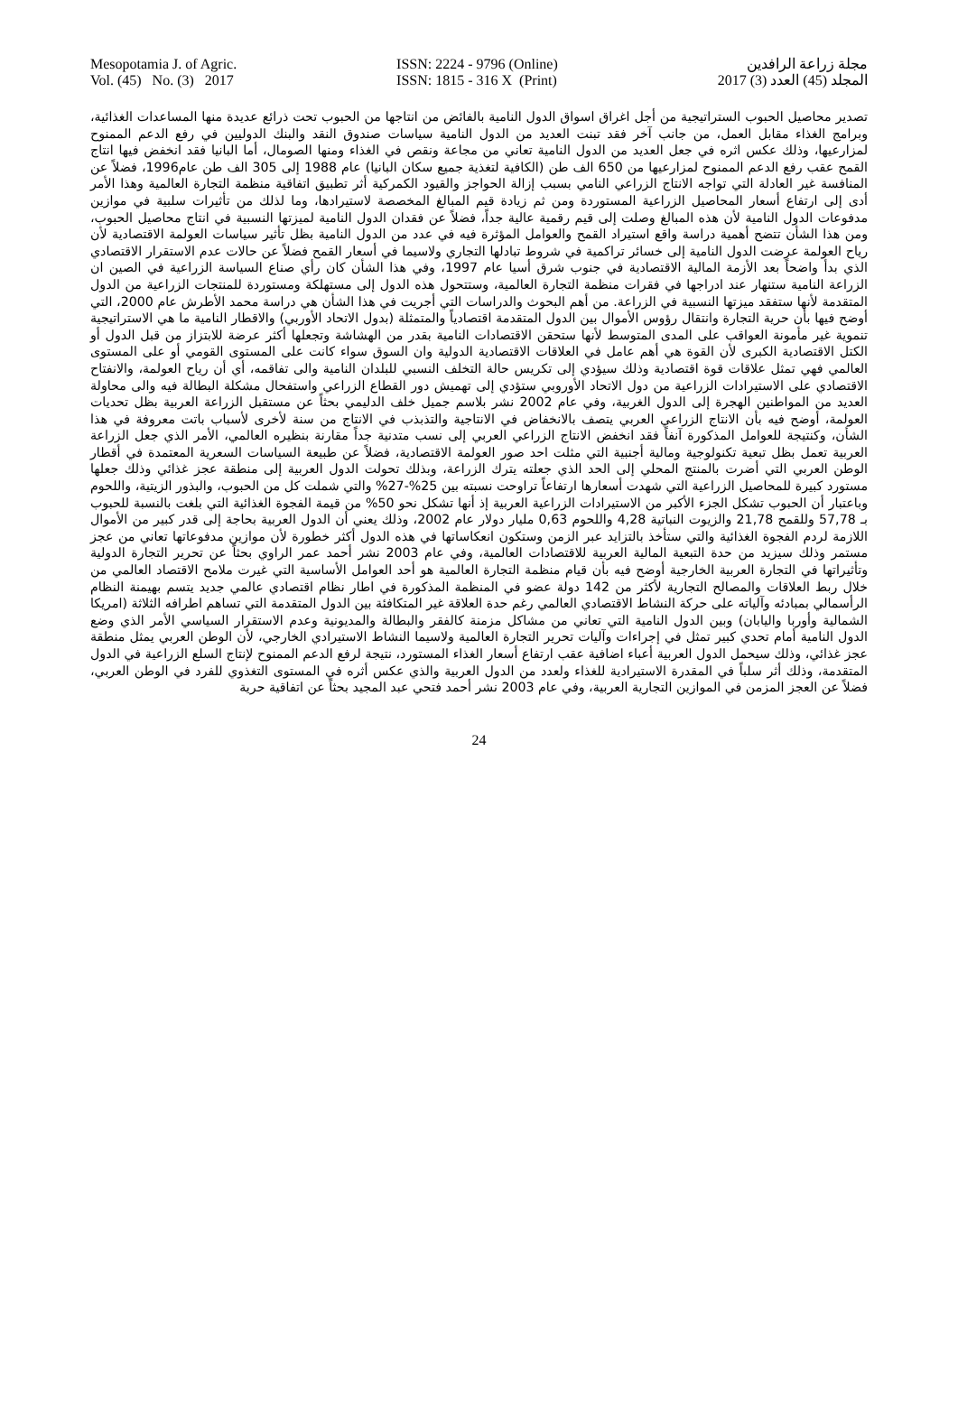Mesopotamia J. of Agric.
Vol. (45) No. (3) 2017
ISSN: 2224 - 9796 (Online)
ISSN: 1815 - 316 X (Print)
مجلة زراعة الرافدين
المجلد (45) العدد (3) 2017
تصدير محاصيل الحبوب الستراتيجية من أجل اغراق اسواق الدول النامية بالفائض من انتاجها من الحبوب تحت ذرائع عديدة منها المساعدات الغذائية، وبرامج الغذاء مقابل العمل، من جانب آخر فقد تبنت العديد من الدول النامية سياسات صندوق النقد والبنك الدوليين في رفع الدعم الممنوح لمزارعيها، وذلك عكس اثره في جعل العديد من الدول النامية تعاني من مجاعة ونقص في الغذاء ومنها الصومال، أما البانيا فقد انخفض فيها انتاج القمح عقب رفع الدعم الممنوح لمزارعيها من 650 الف طن (الكافية لتغذية جميع سكان البانيا) عام 1988 إلى 305 الف طن عام1996، فضلاً عن المنافسة غير العادلة التي تواجه الانتاج الزراعي النامي بسبب إزالة الحواجز والقيود الكمركية أثر تطبيق اتفاقية منظمة التجارة العالمية وهذا الأمر أدى إلى ارتفاع أسعار المحاصيل الزراعية المستوردة ومن ثم زيادة قيم المبالغ المخصصة لاستيرادها، وما لذلك من تأثيرات سلبية في موازين مدفوعات الدول النامية لأن هذه المبالغ وصلت إلى قيم رقمية عالية جداً، فضلاً عن فقدان الدول النامية لميزتها النسبية في انتاج محاصيل الحبوب، ومن هذا الشأن تتضح أهمية دراسة واقع استيراد القمح والعوامل المؤثرة فيه في عدد من الدول النامية بظل تأثير سياسات العولمة الاقتصادية لأن رياح العولمة عرضت الدول النامية إلى خسائر تراكمية في شروط تبادلها التجاري ولاسيما في أسعار القمح فضلاً عن حالات عدم الاستقرار الاقتصادي الذي بدأ واضحاً بعد الأزمة المالية الاقتصادية في جنوب شرق أسيا عام 1997، وفي هذا الشأن كان رأي صناع السياسة الزراعية في الصين ان الزراعة النامية ستنهار عند ادراجها في فقرات منظمة التجارة العالمية، وستتحول هذه الدول إلى مستهلكة ومستوردة للمنتجات الزراعية من الدول المتقدمة لأنها ستفقد ميزتها النسبية في الزراعة. من أهم البحوث والدراسات التي أجريت في هذا الشأن هي دراسة محمد الأطرش عام 2000، التي أوضح فيها بأن حرية التجارة وانتقال رؤوس الأموال بين الدول المتقدمة اقتصادياً والمتمثلة (بدول الاتحاد الأوربي) والاقطار النامية ما هي الاستراتيجية تنموية غير مأمونة العواقب على المدى المتوسط لأنها ستحقن الاقتصادات النامية بقدر من الهشاشة وتجعلها أكثر عرضة للابتزاز من قبل الدول أو الكتل الاقتصادية الكبرى لأن القوة هي أهم عامل في العلاقات الاقتصادية الدولية وان السوق سواء كانت على المستوى القومي أو على المستوى العالمي فهي تمثل علاقات قوة اقتصادية وذلك سيؤدي إلى تكريس حالة التخلف النسبي للبلدان النامية والى تفاقمه، أي أن رياح العولمة، والانفتاح الاقتصادي على الاستيرادات الزراعية من دول الاتحاد الأوروبي ستؤدي إلى تهميش دور القطاع الزراعي واستفحال مشكلة البطالة فيه والى محاولة العديد من المواطنين الهجرة إلى الدول الغربية، وفي عام 2002 نشر بلاسم جميل خلف الدليمي بحثاً عن مستقبل الزراعة العربية بظل تحديات العولمة، أوضح فيه بأن الانتاج الزراعي العربي يتصف بالانخفاض في الانتاجية والتذبذب في الانتاج من سنة لأخرى لأسباب باتت معروفة في هذا الشأن، وكنتيجة للعوامل المذكورة آنفاً فقد انخفض الانتاج الزراعي العربي إلى نسب متدنية جداً مقارنة بنظيره العالمي، الأمر الذي جعل الزراعة العربية تعمل بظل تبعية تكنولوجية ومالية أجنبية التي مثلت احد صور العولمة الاقتصادية، فضلاً عن طبيعة السياسات السعرية المعتمدة في أقطار الوطن العربي التي أضرت بالمنتج المحلي إلى الحد الذي جعلته يترك الزراعة، وبذلك تحولت الدول العربية إلى منطقة عجز غذائي وذلك جعلها مستورد كبيرة للمحاصيل الزراعية التي شهدت أسعارها ارتفاعاً تراوحت نسبته بين 25%-27% والتي شملت كل من الحبوب، والبذور الزيتية، واللحوم وباعتبار أن الحبوب تشكل الجزء الأكبر من الاستيرادات الزراعية العربية إذ أنها تشكل نحو 50% من قيمة الفجوة الغذائية التي بلغت بالنسبة للحبوب بـ 57,78 وللقمح 21,78 والزيوت النباتية 4,28 واللحوم 0,63 مليار دولار عام 2002، وذلك يعني أن الدول العربية بحاجة إلى قدر كبير من الأموال اللازمة لردم الفجوة الغذائية والتي ستأخذ بالتزايد عبر الزمن وستكون انعكاساتها في هذه الدول أكثر خطورة لأن موازين مدفوعاتها تعاني من عجز مستمر وذلك سيزيد من حدة التبعية المالية العربية للاقتصادات العالمية، وفي عام 2003 نشر أحمد عمر الراوي بحثاً عن تحرير التجارة الدولية وتأثيراتها في التجارة العربية الخارجية أوضح فيه بأن قيام منظمة التجارة العالمية هو أحد العوامل الأساسية التي غيرت ملامح الاقتصاد العالمي من خلال ربط العلاقات والمصالح التجارية لأكثر من 142 دولة عضو في المنظمة المذكورة في اطار نظام اقتصادي عالمي جديد يتسم بهيمنة النظام الرأسمالي بمبادئه وآلياته على حركة النشاط الاقتصادي العالمي رغم حدة العلاقة غير المتكافئة بين الدول المتقدمة التي تساهم اطرافه الثلاثة (امريكا الشمالية وأوربا واليابان) وبين الدول النامية التي تعاني من مشاكل مزمنة كالفقر والبطالة والمديونية وعدم الاستقرار السياسي الأمر الذي وضع الدول النامية أمام تحدي كبير تمثل في إجراءات وآليات تحرير التجارة العالمية ولاسيما النشاط الاستيرادي الخارجي، لأن الوطن العربي يمثل منطقة عجز غذائي، وذلك سيحمل الدول العربية أعباء اضافية عقب ارتفاع أسعار الغذاء المستورد، نتيجة لرفع الدعم الممنوح لإنتاج السلع الزراعية في الدول المتقدمة، وذلك أثر سلباً في المقدرة الاستيرادية للغذاء ولعدد من الدول العربية والذي عكس أثره في المستوى التغذوي للفرد في الوطن العربي، فضلاً عن العجز المزمن في الموازين التجارية العربية، وفي عام 2003 نشر أحمد فتحي عبد المجيد بحثاً عن اتفاقية حرية
24